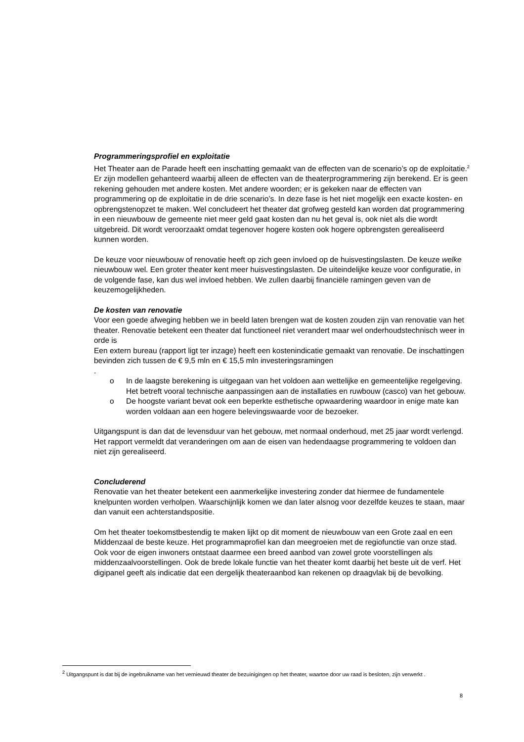Programmeringsprofiel en exploitatie
Het Theater aan de Parade heeft een inschatting gemaakt van de effecten van de scenario’s op de exploitatie.<sup>2</sup> Er zijn modellen gehanteerd waarbij alleen de effecten van de theaterprogrammering zijn berekend. Er is geen rekening gehouden met andere kosten. Met andere woorden; er is gekeken naar de effecten van programmering op de exploitatie in de drie scenario’s. In deze fase is het niet mogelijk een exacte kosten- en opbrengstenopzet te maken. Wel concludeert het theater dat grofweg gesteld kan worden dat programmering in een nieuwbouw de gemeente niet meer geld gaat kosten dan nu het geval is, ook niet als die wordt uitgebreid. Dit wordt veroorzaakt omdat tegenover hogere kosten ook hogere opbrengsten gerealiseerd kunnen worden.
De keuze voor nieuwbouw of renovatie heeft op zich geen invloed op de huisvestingslasten. De keuze welke nieuwbouw wel. Een groter theater kent meer huisvestingslasten. De uiteindelijke keuze voor configuratie, in de volgende fase, kan dus wel invloed hebben. We zullen daarbij financiële ramingen geven van de keuzemogelijkheden.
De kosten van renovatie
Voor een goede afweging hebben we in beeld laten brengen wat de kosten zouden zijn van renovatie van het theater. Renovatie betekent een theater dat functioneel niet verandert maar wel onderhoudstechnisch weer in orde is
Een extern bureau (rapport ligt ter inzage) heeft een kostenindicatie gemaakt van renovatie. De inschattingen bevinden zich tussen de € 9,5 mln en € 15,5 mln investeringsramingen
.
o In de laagste berekening is uitgegaan van het voldoen aan wettelijke en gemeentelijke regelgeving. Het betreft vooral technische aanpassingen aan de installaties en ruwbouw (casco) van het gebouw.
o De hoogste variant bevat ook een beperkte esthetische opwaardering waardoor in enige mate kan worden voldaan aan een hogere belevingswaarde voor de bezoeker.
Uitgangspunt is dan dat de levensduur van het gebouw, met normaal onderhoud, met 25 jaar wordt verlengd. Het rapport vermeldt dat veranderingen om aan de eisen van hedendaagse programmering te voldoen dan niet zijn gerealiseerd.
Concluderend
Renovatie van het theater betekent een aanmerkelijke investering zonder dat hiermee de fundamentele knelpunten worden verholpen. Waarschijnlijk komen we dan later alsnog voor dezelfde keuzes te staan, maar dan vanuit een achterstandspositie.
Om het theater toekomstbestendig te maken lijkt op dit moment de nieuwbouw van een Grote zaal en een Middenzaal de beste keuze. Het programmaprofiel kan dan meegroeien met de regiofunctie van onze stad. Ook voor de eigen inwoners ontstaat daarmee een breed aanbod van zowel grote voorstellingen als middenzaalvoorstellingen. Ook de brede lokale functie van het theater komt daarbij het beste uit de verf. Het digipanel geeft als indicatie dat een dergelijk theateraanbod kan rekenen op draagvlak bij de bevolking.
<sup>2</sup> Uitgangspunt is dat bij de ingebruikname van het vernieuwd theater de bezuinigingen op het theater, waartoe door uw raad is besloten, zijn verwerkt .
8